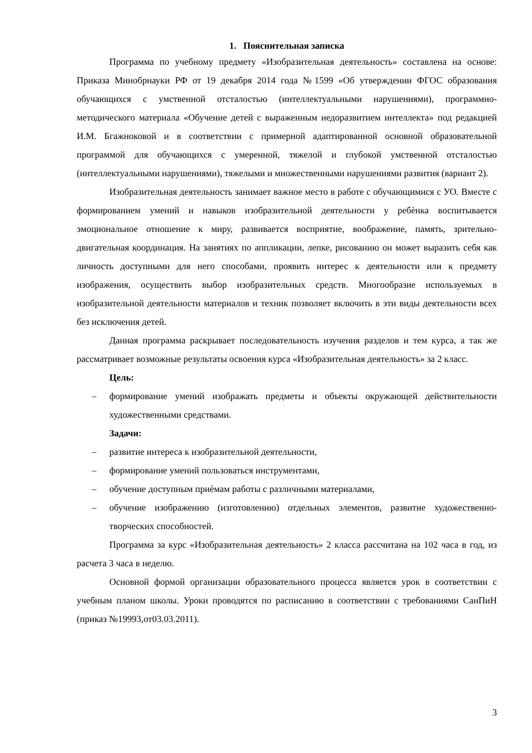1. Пояснительная записка
Программа по учебному предмету «Изобразительная деятельность» составлена на основе: Приказа Минобрнауки РФ от 19 декабря 2014 года №1599 «Об утверждении ФГОС образования обучающихся с умственной отсталостью (интеллектуальными нарушениями), программно-методического материала «Обучение детей с выраженным недоразвитием интеллекта» под редакцией И.М. Бгажноковой и в соответствии с примерной адаптированной основной образовательной программой для обучающихся с умеренной, тяжелой и глубокой умственной отсталостью (интеллектуальными нарушениями), тяжелыми и множественными нарушениями развития (вариант 2).
Изобразительная деятельность занимает важное место в работе с обучающимися с УО. Вместе с формированием умений и навыков изобразительной деятельности у ребѐнка воспитывается эмоциональное отношение к миру, развивается восприятие, воображение, память, зрительно-двигательная координация. На занятиях по аппликации, лепке, рисованию он может выразить себя как личность доступными для него способами, проявить интерес к деятельности или к предмету изображения, осуществить выбор изобразительных средств. Многообразие используемых в изобразительной деятельности материалов и техник позволяет включить в эти виды деятельности всех без исключения детей.
Данная программа раскрывает последовательность изучения разделов и тем курса, а так же рассматривает возможные результаты освоения курса «Изобразительная деятельность» за 2 класс.
Цель:
– формирование умений изображать предметы и объекты окружающей действительности художественными средствами.
Задачи:
– развитие интереса к изобразительной деятельности,
– формирование умений пользоваться инструментами,
– обучение доступным приѐмам работы с различными материалами,
– обучение изображению (изготовлению) отдельных элементов, развитие художественно-творческих способностей.
Программа за курс «Изобразительная деятельность» 2 класса рассчитана на 102 часа в год, из расчета 3 часа в неделю.
Основной формой организации образовательного процесса является урок в соответствии с учебным планом школы. Уроки проводятся по расписанию в соответствии с требованиями СанПиН (приказ №19993,от03.03.2011).
3